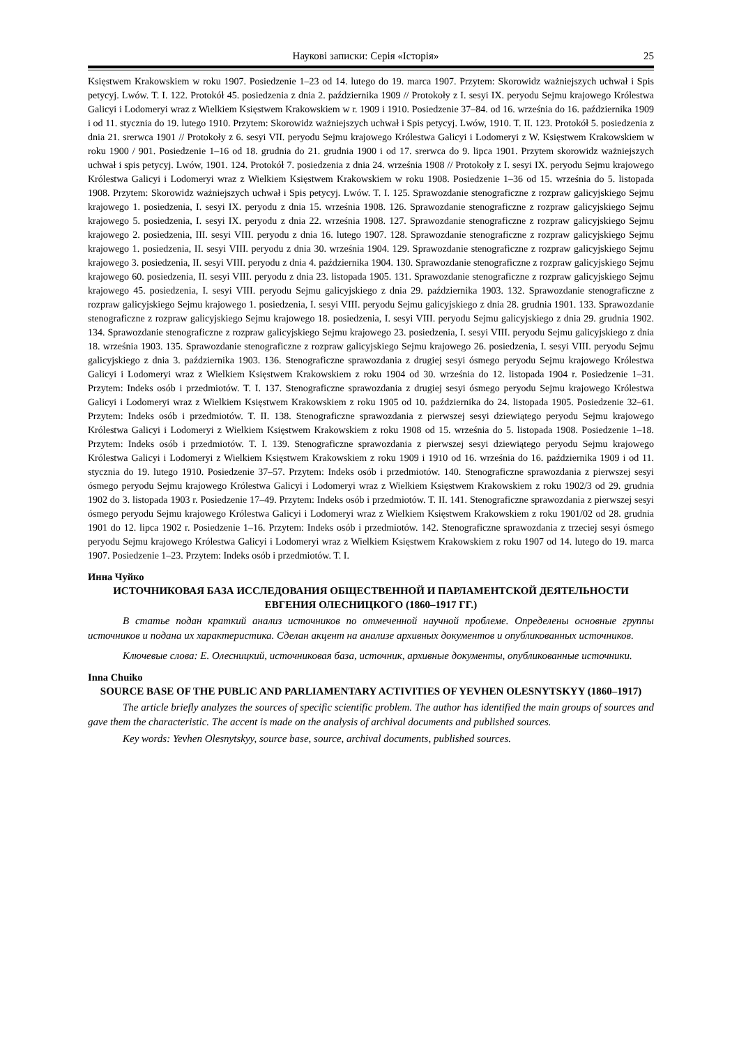Наукові записки: Серія «Історія» 25
Księstwem Krakowskiem w roku 1907. Posiedzenie 1–23 od 14. lutego do 19. marca 1907. Przytem: Skorowidz ważniejszych uchwał i Spis petycyj. Lwów. T. I. 122. Protokół 45. posiedzenia z dnia 2. października 1909 // Protokoły z I. sesyi IX. peryodu Sejmu krajowego Królestwa Galicyi i Lodomeryi wraz z Wielkiem Księstwem Krakowskiem w r. 1909 i 1910. Posiedzenie 37–84. od 16. września do 16. października 1909 i od 11. stycznia do 19. lutego 1910. Przytem: Skorowidz ważniejszych uchwał i Spis petycyj. Lwów, 1910. T. II. 123. Protokół 5. posiedzenia z dnia 21. srerwca 1901 // Protokoły z 6. sesyi VII. peryodu Sejmu krajowego Królestwa Galicyi i Lodomeryi z W. Księstwem Krakowskiem w roku 1900 / 901. Posiedzenie 1–16 od 18. grudnia do 21. grudnia 1900 i od 17. srerwca do 9. lipca 1901. Przytem skorowidz ważniejszych uchwał i spis petycyj. Lwów, 1901. 124. Protokół 7. posiedzenia z dnia 24. września 1908 // Protokoły z I. sesyi IX. peryodu Sejmu krajowego Królestwa Galicyi i Lodomeryi wraz z Wielkiem Księstwem Krakowskiem w roku 1908. Posiedzenie 1–36 od 15. września do 5. listopada 1908. Przytem: Skorowidz ważniejszych uchwał i Spis petycyj. Lwów. T. I. 125. Sprawozdanie stenograficzne z rozpraw galicyjskiego Sejmu krajowego 1. posiedzenia, I. sesyi IX. peryodu z dnia 15. września 1908. 126. Sprawozdanie stenograficzne z rozpraw galicyjskiego Sejmu krajowego 5. posiedzenia, I. sesyi IX. peryodu z dnia 22. września 1908. 127. Sprawozdanie stenograficzne z rozpraw galicyjskiego Sejmu krajowego 2. posiedzenia, III. sesyi VIII. peryodu z dnia 16. lutego 1907. 128. Sprawozdanie stenograficzne z rozpraw galicyjskiego Sejmu krajowego 1. posiedzenia, II. sesyi VIII. peryodu z dnia 30. września 1904. 129. Sprawozdanie stenograficzne z rozpraw galicyjskiego Sejmu krajowego 3. posiedzenia, II. sesyi VIII. peryodu z dnia 4. października 1904. 130. Sprawozdanie stenograficzne z rozpraw galicyjskiego Sejmu krajowego 60. posiedzenia, II. sesyi VIII. peryodu z dnia 23. listopada 1905. 131. Sprawozdanie stenograficzne z rozpraw galicyjskiego Sejmu krajowego 45. posiedzenia, I. sesyi VIII. peryodu Sejmu galicyjskiego z dnia 29. października 1903. 132. Sprawozdanie stenograficzne z rozpraw galicyjskiego Sejmu krajowego 1. posiedzenia, I. sesyi VIII. peryodu Sejmu galicyjskiego z dnia 28. grudnia 1901. 133. Sprawozdanie stenograficzne z rozpraw galicyjskiego Sejmu krajowego 18. posiedzenia, I. sesyi VIII. peryodu Sejmu galicyjskiego z dnia 29. grudnia 1902. 134. Sprawozdanie stenograficzne z rozpraw galicyjskiego Sejmu krajowego 23. posiedzenia, I. sesyi VIII. peryodu Sejmu galicyjskiego z dnia 18. września 1903. 135. Sprawozdanie stenograficzne z rozpraw galicyjskiego Sejmu krajowego 26. posiedzenia, I. sesyi VIII. peryodu Sejmu galicyjskiego z dnia 3. października 1903. 136. Stenograficzne sprawozdania z drugiej sesyi ósmego peryodu Sejmu krajowego Królestwa Galicyi i Lodomeryi wraz z Wielkiem Księstwem Krakowskiem z roku 1904 od 30. września do 12. listopada 1904 r. Posiedzenie 1–31. Przytem: Indeks osób i przedmiotów. T. I. 137. Stenograficzne sprawozdania z drugiej sesyi ósmego peryodu Sejmu krajowego Królestwa Galicyi i Lodomeryi wraz z Wielkiem Księstwem Krakowskiem z roku 1905 od 10. października do 24. listopada 1905. Posiedzenie 32–61. Przytem: Indeks osób i przedmiotów. T. II. 138. Stenograficzne sprawozdania z pierwszej sesyi dziewiątego peryodu Sejmu krajowego Królestwa Galicyi i Lodomeryi z Wielkiem Księstwem Krakowskiem z roku 1908 od 15. września do 5. listopada 1908. Posiedzenie 1–18. Przytem: Indeks osób i przedmiotów. T. I. 139. Stenograficzne sprawozdania z pierwszej sesyi dziewiątego peryodu Sejmu krajowego Królestwa Galicyi i Lodomeryi z Wielkiem Księstwem Krakowskiem z roku 1909 i 1910 od 16. września do 16. października 1909 i od 11. stycznia do 19. lutego 1910. Posiedzenie 37–57. Przytem: Indeks osób i przedmiotów. 140. Stenograficzne sprawozdania z pierwszej sesyi ósmego peryodu Sejmu krajowego Królestwa Galicyi i Lodomeryi wraz z Wielkiem Księstwem Krakowskiem z roku 1902/3 od 29. grudnia 1902 do 3. listopada 1903 r. Posiedzenie 17–49. Przytem: Indeks osób i przedmiotów. T. II. 141. Stenograficzne sprawozdania z pierwszej sesyi ósmego peryodu Sejmu krajowego Królestwa Galicyi i Lodomeryi wraz z Wielkiem Księstwem Krakowskiem z roku 1901/02 od 28. grudnia 1901 do 12. lipca 1902 r. Posiedzenie 1–16. Przytem: Indeks osób i przedmiotów. 142. Stenograficzne sprawozdania z trzeciej sesyi ósmego peryodu Sejmu krajowego Królestwa Galicyi i Lodomeryi wraz z Wielkiem Księstwem Krakowskiem z roku 1907 od 14. lutego do 19. marca 1907. Posiedzenie 1–23. Przytem: Indeks osób i przedmiotów. T. I.
Инна Чуйко
ИСТОЧНИКОВАЯ БАЗА ИССЛЕДОВАНИЯ ОБЩЕСТВЕННОЙ И ПАРЛАМЕНТСКОЙ ДЕЯТЕЛЬНОСТИ ЕВГЕНИЯ ОЛЕСНИЦКОГО (1860–1917 ГГ.)
В статье подан краткий анализ источников по отмеченной научной проблеме. Определены основные группы источников и подана их характеристика. Сделан акцент на анализе архивных документов и опубликованных источников.
Ключевые слова: Е. Олесницкий, источниковая база, источник, архивные документы, опубликованные источники.
Inna Chuiko
SOURCE BASE OF THE PUBLIC AND PARLIAMENTARY ACTIVITIES OF YEVHEN OLESNYTSKYY (1860–1917)
The article briefly analyzes the sources of specific scientific problem. The author has identified the main groups of sources and gave them the characteristic. The accent is made on the analysis of archival documents and published sources.
Key words: Yevhen Olesnytskyy, source base, source, archival documents, published sources.